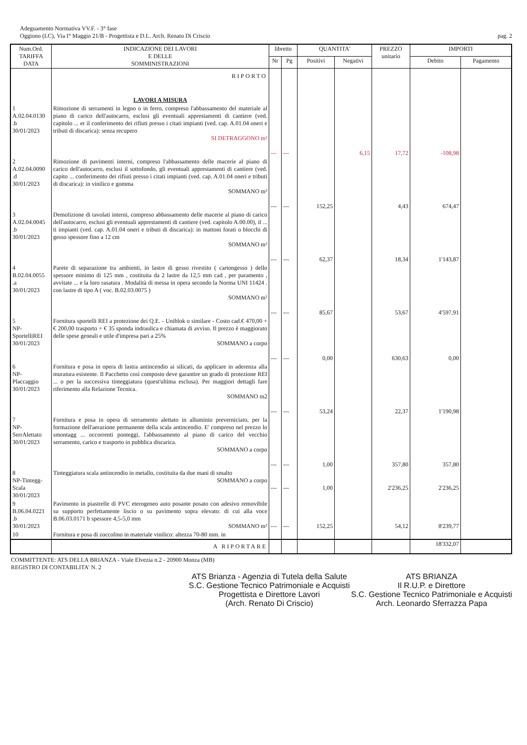Adeguamento Normativa VV.F. - 3° fase
Oggiono (LC), Via I° Maggio 21/B - Progettista e D.L. Arch. Renato Di Criscio
pag. 2
| Num.Ord. TARIFFA DATA | INDICAZIONE DEI LAVORI E DELLE SOMMINISTRAZIONI | libretto | | QUANTITA' | | PREZZO unitario | IMPORTI | |
| --- | --- | --- | --- | --- | --- | --- | --- | --- |
| | | Nr | Pg | Positivi | Negativi | | Debito | Pagamento |
| | RIPORTO | | | | | | | |
| | LAVORI A MISURA | | | | | | | |
| 1 A.02.04.0130 .b 30/01/2023 | Rimozione di serramenti in legno o in ferro, compreso l'abbassamento del materiale al piano di carico dell'autocarro, esclusi gli eventuali apprestamenti di cantiere (ved. capitolo ... er il conferimento dei rifiuti presso i citati impianti (ved. cap. A.01.04 oneri e tributi di discarica): senza recupero SI DETRAGGONO m² | --- | --- | | 6,15 | 17,72 | -108,98 | |
| 2 A.02.04.0090 .d 30/01/2023 | Rimozione di pavimenti interni, compreso l'abbassamento delle macerie al piano di carico dell'autocarro, esclusi il sottofondo, gli eventuali apprestamenti di cantiere (ved. capito ... conferimento dei rifiuti presso i citati impianti (ved. cap. A.01.04 oneri e tributi di discarica): in vinilico e gomma SOMMANO m² | --- | --- | 152,25 | | 4,43 | 674,47 | |
| 3 A.02.04.0045 .b 30/01/2023 | Demolizione di tavolati interni, compreso abbassamento delle macerie al piano di carico dell'autocarro, esclusi gli eventuali apprestamenti di cantiere (ved. capitolo A.00.00), il ... ti impianti (ved. cap. A.01.04 oneri e tributi di discarica): in mattoni forati o blocchi di gesso spessore fino a 12 cm SOMMANO m² | --- | --- | 62,37 | | 18,34 | 1'143,87 | |
| 4 B.02.04.0055 .a 30/01/2023 | Parete di separazione tra ambienti, in lastre di gesso rivestito ( cartongesso ) dello spessore minimo di 125 mm , costituita da 2 lastre da 12,5 mm cad , per paramento , avvitate ... e la loro rasatura . Modalità di messa in opera secondo la Norma UNI 11424 . con lastre di tipo A ( voc. B.02.03.0075 ) SOMMANO m² | --- | --- | 85,67 | | 53,67 | 4'597,91 | |
| 5 NP- SportelliREI 30/01/2023 | Fornitura sportelli REI a protezione dei Q.E. - Uniblok o similare - Costo cad.€ 470,00 + € 200,00 trasporto + € 35 sponda indraulica e chiamata di avviso. Il prezzo è maggiorato delle spese geneali e utile d'impresa pari a 25% SOMMANO a corpo | --- | --- | 0,00 | | 630,63 | 0,00 | |
| 6 NP- Placcaggio 30/01/2023 | Fornitura e posa in opera di lastra antincendio ai silicati, da applicare in aderenza alla muratura esistente. Il Pacchetto così composto deve garantire un grado di protezione REI ... o per la successiva tinteggiatura (quest'ultima esclusa). Per maggiori dettagli fare riferimento alla Relazione Tecnica. SOMMANO m2 | --- | --- | 53,24 | | 22,37 | 1'190,98 | |
| 7 NP- SerrAlettato 30/01/2023 | Fornitura e posa in opera di serramento alettato in alluminio preverniciato, per la formazione dell'aerazione permanente della scala antincendio. E' compreso nel prezzo lo smontagg ... occorrenti ponteggi, l'abbassamento al piano di carico del vecchio serramento, carico e trasporto in pubblica discarica. SOMMANO a corpo | --- | --- | 1,00 | | 357,80 | 357,80 | |
| 8 NP-Tintegg- Scala 30/01/2023 | Tinteggiatura scala antincendio in metallo, costituita da due mani di smalto SOMMANO a corpo | --- | --- | 1,00 | | 2'236,25 | 2'236,25 | |
| 9 B.06.04.0221 .b 30/01/2023 | Pavimento in piastrelle di PVC eterogeneo auto posante posato con adesivo removibile su supporto perfettamente liscio o su pavimento sopra elevato: di cui alla voce B.06.03.0171 b spessore 4,5-5,0 mm SOMMANO m² | --- | --- | 152,25 | | 54,12 | 8'239,77 | |
| 10 | Fornitura e posa di zoccolino in materiale vinilico: altezza 70-80 mm. in | | | | | | | |
| | A RIPORTARE | | | | | | 18'332,07 | |
COMMITTENTE: ATS DELLA BRIANZA - Viale Elvezia n.2 - 20900 Monza (MB)
REGISTRO DI CONTABILITA' N. 2
ATS Brianza - Agenzia di Tutela della Salute
S.C. Gestione Tecnico Patrimoniale e Acquisti
Progettista e Direttore Lavori
(Arch. Renato Di Criscio)
ATS BRIANZA
Il R.U.P. e Direttore
S.C. Gestione Tecnico Patrimoniale e Acquisti
Arch. Leonardo Sferrazza Papa